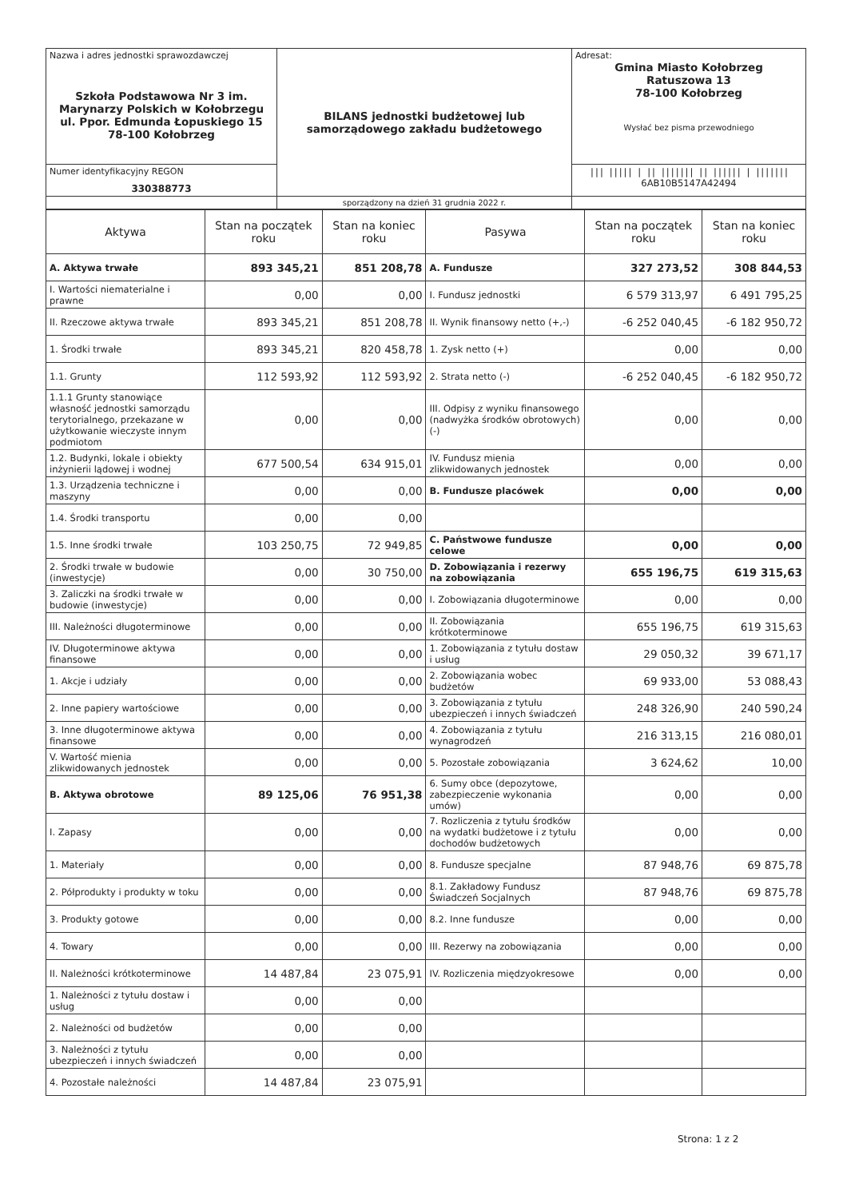| Nazwa i adres jednostki sprawozdawczej Szkoła Podstawowa Nr 3 im. Marynarzy Polskich w Kołobrzegu ul. Ppor. Edmunda Łopuskiego 15 78-100 Kołobrzeg | BILANS jednostki budżetowej lub samorządowego zakładu budżetowego | Adresat: Gmina Miasto Kołobrzeg Ratuszowa 13 78-100 Kołobrzeg Wysłać bez pisma przewodniego |
| Numer identyfikacyjny REGON 330388773 | | /// ///// / // /////// // ////// / /////// 6AB10B5147A42494 |
| | sporządzony na dzień 31 grudnia 2022 r. | |
| Aktywa | Stan na początek roku | Stan na koniec roku | Pasywa | Stan na początek roku | Stan na koniec roku |
| --- | --- | --- | --- | --- | --- |
| A. Aktywa trwałe | 893 345,21 | 851 208,78 | A. Fundusze | 327 273,52 | 308 844,53 |
| I. Wartości niematerialne i prawne | 0,00 | 0,00 | I. Fundusz jednostki | 6 579 313,97 | 6 491 795,25 |
| II. Rzeczowe aktywa trwałe | 893 345,21 | 851 208,78 | II. Wynik finansowy netto (+,-) | -6 252 040,45 | -6 182 950,72 |
| 1. Środki trwałe | 893 345,21 | 820 458,78 | 1. Zysk netto (+) | 0,00 | 0,00 |
| 1.1. Grunty | 112 593,92 | 112 593,92 | 2. Strata netto (-) | -6 252 040,45 | -6 182 950,72 |
| 1.1.1 Grunty stanowiące własność jednostki samorządu terytorialnego, przekazane w użytkowanie wieczyste innym podmiotom | 0,00 | 0,00 | III. Odpisy z wyniku finansowego (nadwyżka środków obrotowych)(-) | 0,00 | 0,00 |
| 1.2. Budynki, lokale i obiekty inżynierii lądowej i wodnej | 677 500,54 | 634 915,01 | IV. Fundusz mienia zlikwidowanych jednostek | 0,00 | 0,00 |
| 1.3. Urządzenia techniczne i maszyny | 0,00 | 0,00 | B. Fundusze placówek | 0,00 | 0,00 |
| 1.4. Środki transportu | 0,00 | 0,00 | | | |
| 1.5. Inne środki trwałe | 103 250,75 | 72 949,85 | C. Państwowe fundusze celowe | 0,00 | 0,00 |
| 2. Środki trwałe w budowie (inwestycje) | 0,00 | 30 750,00 | D. Zobowiązania i rezerwy na zobowiązania | 655 196,75 | 619 315,63 |
| 3. Zaliczki na środki trwałe w budowie (inwestycje) | 0,00 | 0,00 | I. Zobowiązania długoterminowe | 0,00 | 0,00 |
| III. Należności długoterminowe | 0,00 | 0,00 | II. Zobowiązania krótkoterminowe | 655 196,75 | 619 315,63 |
| IV. Długoterminowe aktywa finansowe | 0,00 | 0,00 | 1. Zobowiązania z tytułu dostaw i usług | 29 050,32 | 39 671,17 |
| 1. Akcje i udziały | 0,00 | 0,00 | 2. Zobowiązania wobec budżetów | 69 933,00 | 53 088,43 |
| 2. Inne papiery wartościowe | 0,00 | 0,00 | 3. Zobowiązania z tytułu ubezpieczeń i innych świadczeń | 248 326,90 | 240 590,24 |
| 3. Inne długoterminowe aktywa finansowe | 0,00 | 0,00 | 4. Zobowiązania z tytułu wynagrodzeń | 216 313,15 | 216 080,01 |
| V. Wartość mienia zlikwidowanych jednostek | 0,00 | 0,00 | 5. Pozostałe zobowiązania | 3 624,62 | 10,00 |
| B. Aktywa obrotowe | 89 125,06 | 76 951,38 | 6. Sumy obce (depozytowe, zabezpieczenie wykonania umów) | 0,00 | 0,00 |
| I. Zapasy | 0,00 | 0,00 | 7. Rozliczenia z tytułu środków na wydatki budżetowe i z tytułu dochodów budżetowych | 0,00 | 0,00 |
| 1. Materiały | 0,00 | 0,00 | 8. Fundusze specjalne | 87 948,76 | 69 875,78 |
| 2. Półprodukty i produkty w toku | 0,00 | 0,00 | 8.1. Zakładowy Fundusz Świadczeń Socjalnych | 87 948,76 | 69 875,78 |
| 3. Produkty gotowe | 0,00 | 0,00 | 8.2. Inne fundusze | 0,00 | 0,00 |
| 4. Towary | 0,00 | 0,00 | III. Rezerwy na zobowiązania | 0,00 | 0,00 |
| II. Należności krótkoterminowe | 14 487,84 | 23 075,91 | IV. Rozliczenia międzyokresowe | 0,00 | 0,00 |
| 1. Należności z tytułu dostaw i usług | 0,00 | 0,00 | | | |
| 2. Należności od budżetów | 0,00 | 0,00 | | | |
| 3. Należności z tytułu ubezpieczeń i innych świadczeń | 0,00 | 0,00 | | | |
| 4. Pozostałe należności | 14 487,84 | 23 075,91 | | | |
Strona: 1 z 2